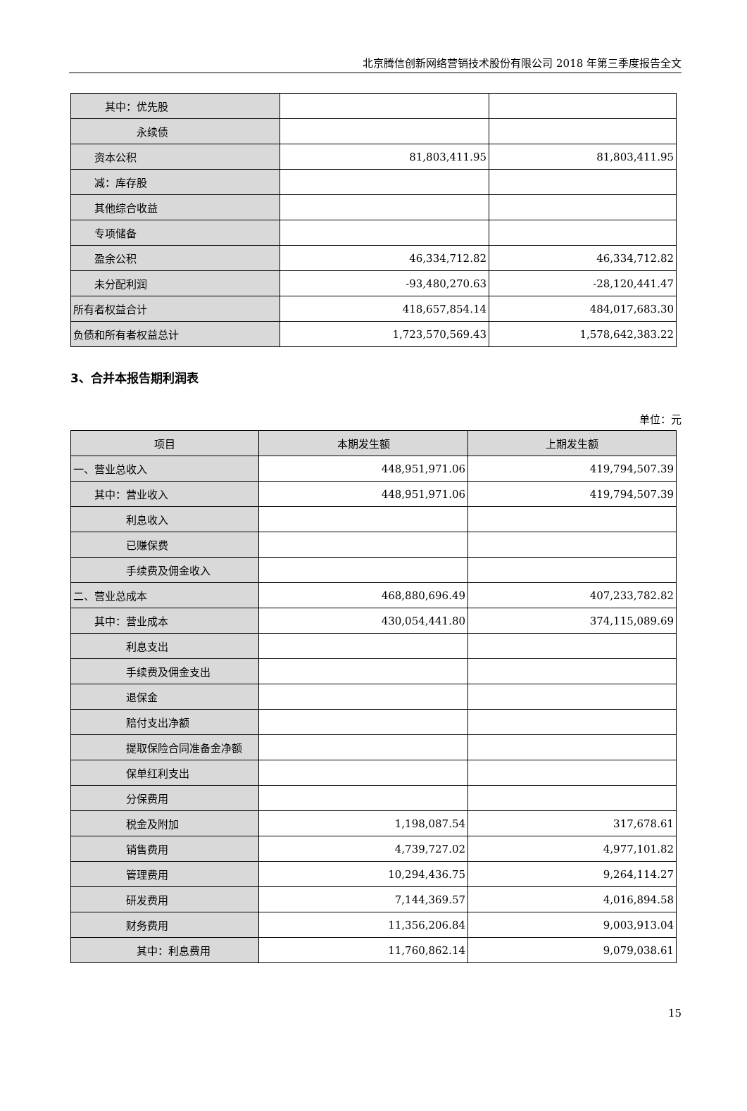北京腾信创新网络营销技术股份有限公司 2018 年第三季度报告全文
| 其中：优先股 | | |
| 永续债 | | |
| 资本公积 | 81,803,411.95 | 81,803,411.95 |
| 减：库存股 | | |
| 其他综合收益 | | |
| 专项储备 | | |
| 盈余公积 | 46,334,712.82 | 46,334,712.82 |
| 未分配利润 | -93,480,270.63 | -28,120,441.47 |
| 所有者权益合计 | 418,657,854.14 | 484,017,683.30 |
| 负债和所有者权益总计 | 1,723,570,569.43 | 1,578,642,383.22 |
3、合并本报告期利润表
单位：元
| 项目 | 本期发生额 | 上期发生额 |
| --- | --- | --- |
| 一、营业总收入 | 448,951,971.06 | 419,794,507.39 |
| 其中：营业收入 | 448,951,971.06 | 419,794,507.39 |
| 利息收入 | | |
| 已赚保费 | | |
| 手续费及佣金收入 | | |
| 二、营业总成本 | 468,880,696.49 | 407,233,782.82 |
| 其中：营业成本 | 430,054,441.80 | 374,115,089.69 |
| 利息支出 | | |
| 手续费及佣金支出 | | |
| 退保金 | | |
| 赔付支出净额 | | |
| 提取保险合同准备金净额 | | |
| 保单红利支出 | | |
| 分保费用 | | |
| 税金及附加 | 1,198,087.54 | 317,678.61 |
| 销售费用 | 4,739,727.02 | 4,977,101.82 |
| 管理费用 | 10,294,436.75 | 9,264,114.27 |
| 研发费用 | 7,144,369.57 | 4,016,894.58 |
| 财务费用 | 11,356,206.84 | 9,003,913.04 |
| 其中：利息费用 | 11,760,862.14 | 9,079,038.61 |
15